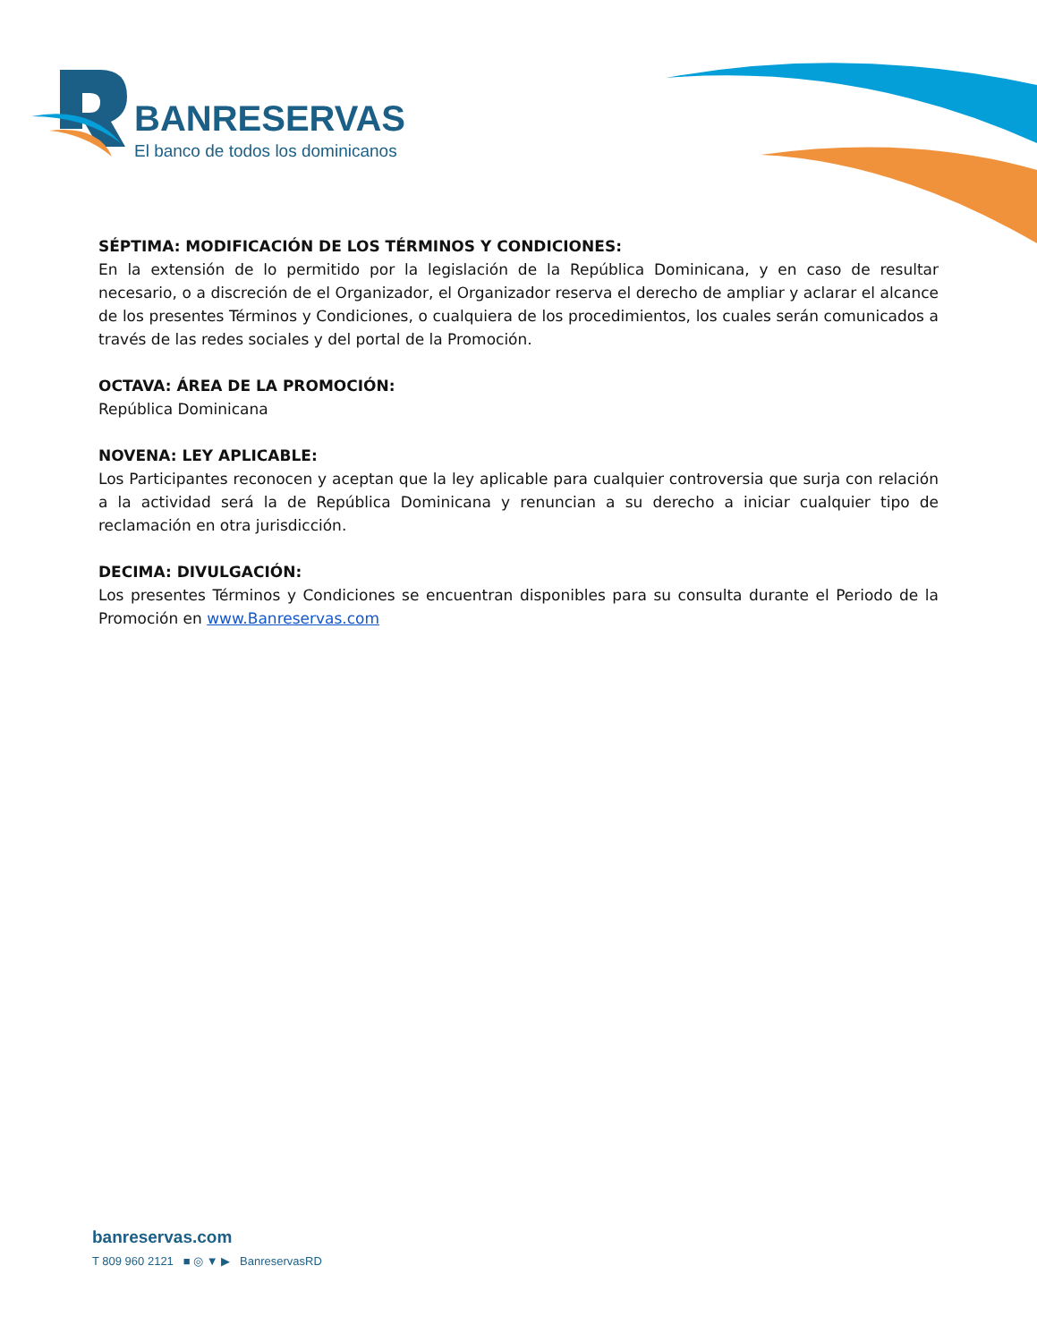BANRESERVAS
El banco de todos los dominicanos
SÉPTIMA: MODIFICACIÓN DE LOS TÉRMINOS Y CONDICIONES:
En la extensión de lo permitido por la legislación de la República Dominicana, y en caso de resultar necesario, o a discreción de el Organizador, el Organizador reserva el derecho de ampliar y aclarar el alcance de los presentes Términos y Condiciones, o cualquiera de los procedimientos, los cuales serán comunicados a través de las redes sociales y del portal de la Promoción.
OCTAVA: ÁREA DE LA PROMOCIÓN:
República Dominicana
NOVENA: LEY APLICABLE:
Los Participantes reconocen y aceptan que la ley aplicable para cualquier controversia que surja con relación a la actividad será la de República Dominicana y renuncian a su derecho a iniciar cualquier tipo de reclamación en otra jurisdicción.
DECIMA: DIVULGACIÓN:
Los presentes Términos y Condiciones se encuentran disponibles para su consulta durante el Periodo de la Promoción en www.Banreservas.com
banreservas.com
T 809 960 2121 ■ ◎ ▼ ▶ BanreservasRD